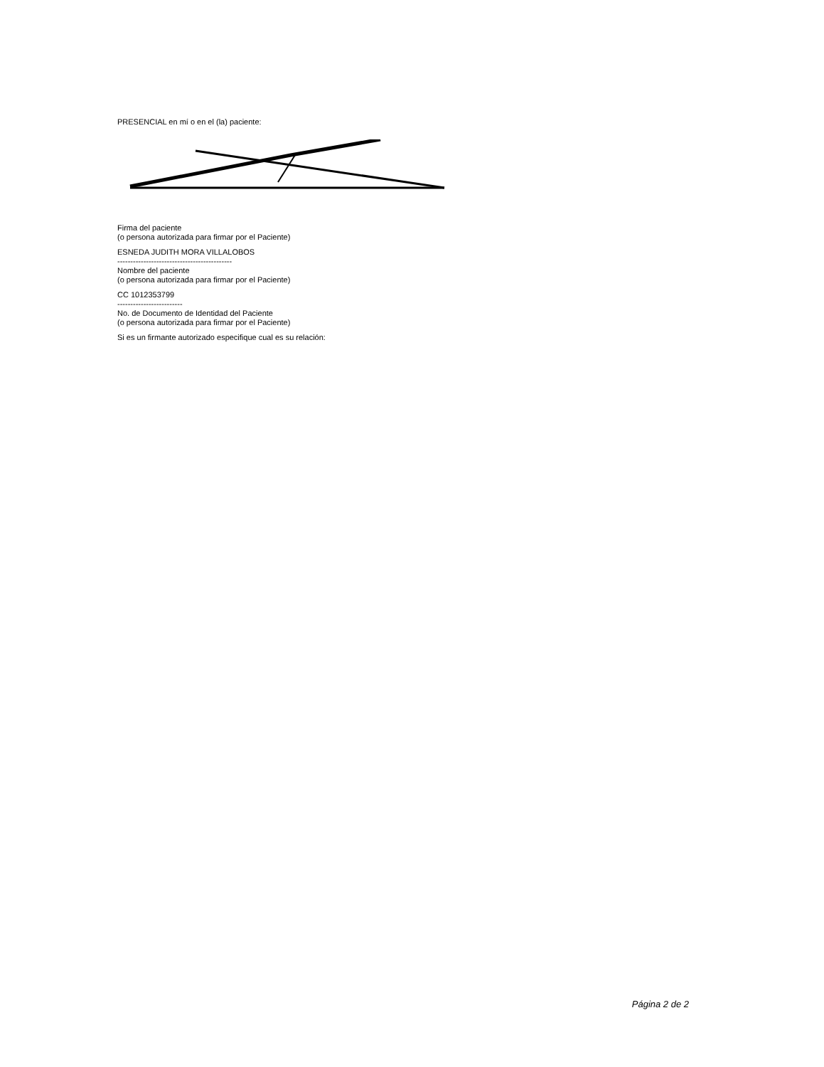PRESENCIAL en mí o en el (la) paciente:
Firma del paciente
(o persona autorizada para firmar por el Paciente)
ESNEDA JUDITH MORA VILLALOBOS
--------------------------------------------
Nombre del paciente
(o persona autorizada para firmar por el Paciente)
CC 1012353799
-------------------------
No. de Documento de Identidad del Paciente
(o persona autorizada para firmar por el Paciente)
Si es un firmante autorizado especifique cual es su relación:
Página 2 de 2